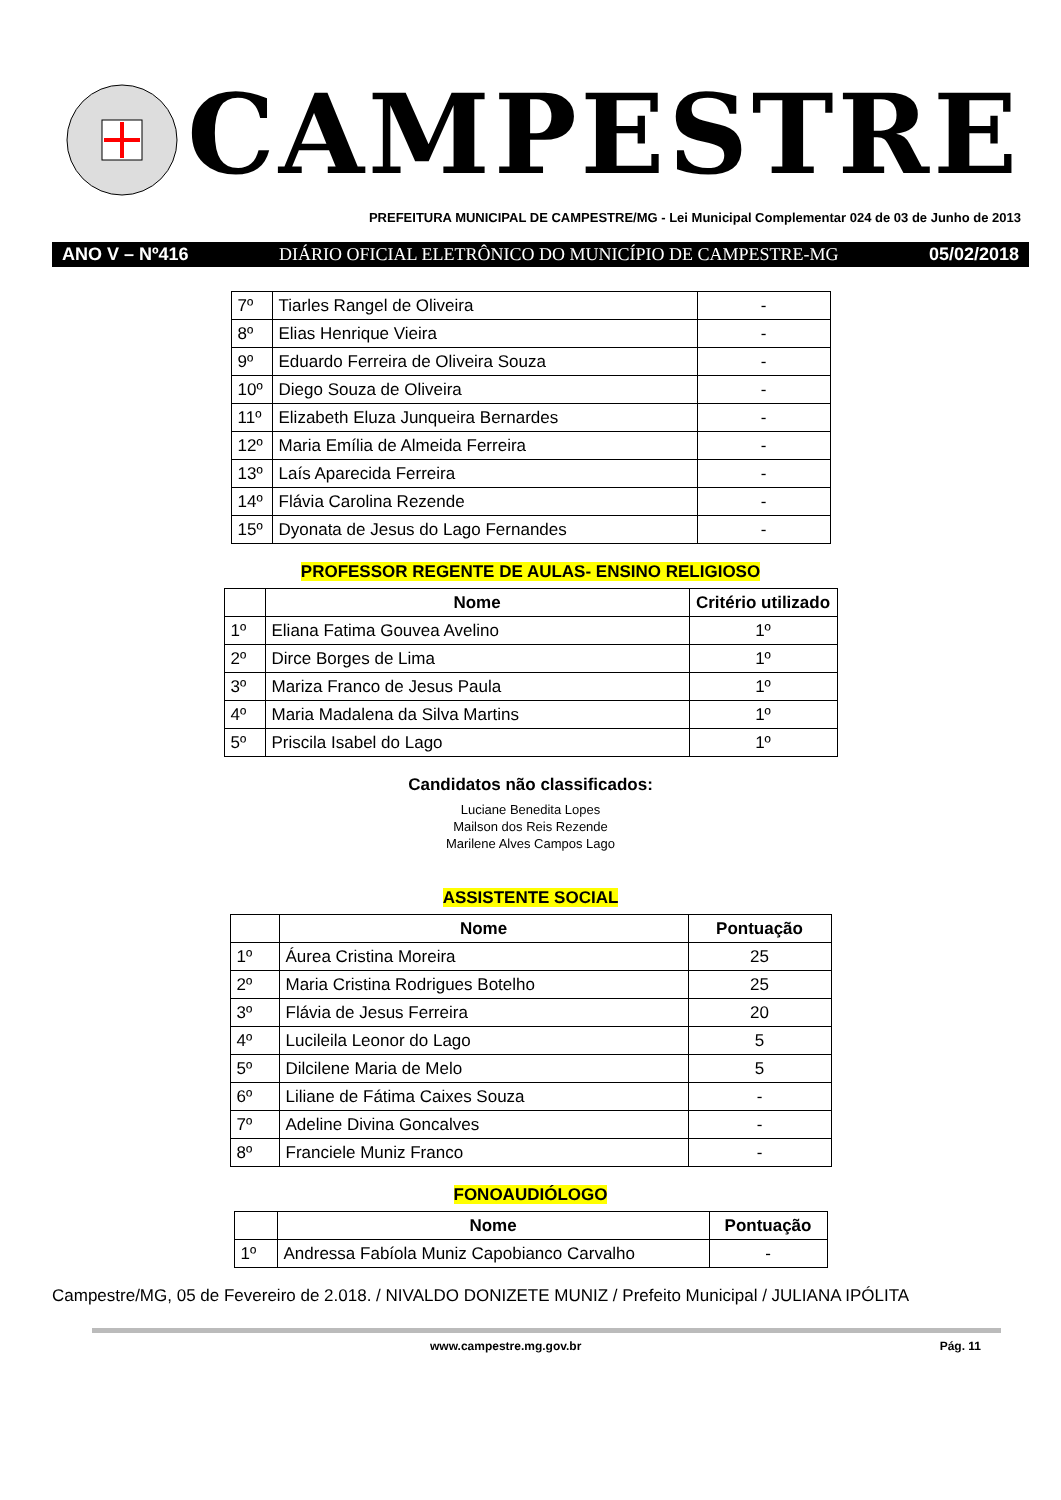CAMPESTRE
PREFEITURA MUNICIPAL DE CAMPESTRE/MG - Lei Municipal Complementar 024 de 03 de Junho de 2013
ANO V – Nº416 DIÁRIO OFICIAL ELETRÔNICO DO MUNICÍPIO DE CAMPESTRE-MG 05/02/2018
| 7º | Tiarles Rangel de Oliveira | - |
| 8º | Elias Henrique Vieira | - |
| 9º | Eduardo Ferreira de Oliveira Souza | - |
| 10º | Diego Souza de Oliveira | - |
| 11º | Elizabeth Eluza Junqueira Bernardes | - |
| 12º | Maria Emília de Almeida Ferreira | - |
| 13º | Laís Aparecida Ferreira | - |
| 14º | Flávia Carolina Rezende | - |
| 15º | Dyonata de Jesus do Lago Fernandes | - |
PROFESSOR REGENTE DE AULAS- ENSINO RELIGIOSO
| | Nome | Critério utilizado |
| --- | --- | --- |
| 1º | Eliana Fatima Gouvea Avelino | 1º |
| 2º | Dirce Borges de Lima | 1º |
| 3º | Mariza Franco de Jesus Paula | 1º |
| 4º | Maria Madalena da Silva Martins | 1º |
| 5º | Priscila Isabel do Lago | 1º |
Candidatos não classificados:
Luciane Benedita Lopes
Mailson dos Reis Rezende
Marilene Alves Campos Lago
ASSISTENTE SOCIAL
| | Nome | Pontuação |
| --- | --- | --- |
| 1º | Áurea Cristina Moreira | 25 |
| 2º | Maria Cristina Rodrigues Botelho | 25 |
| 3º | Flávia de Jesus Ferreira | 20 |
| 4º | Lucileila Leonor do Lago | 5 |
| 5º | Dilcilene Maria de Melo | 5 |
| 6º | Liliane de Fátima Caixes Souza | - |
| 7º | Adeline Divina Goncalves | - |
| 8º | Franciele Muniz Franco | - |
FONOAUDIÓLOGO
| | Nome | Pontuação |
| --- | --- | --- |
| 1º | Andressa Fabíola Muniz Capobianco Carvalho | - |
Campestre/MG, 05 de Fevereiro de 2.018. / NIVALDO DONIZETE MUNIZ / Prefeito Municipal / JULIANA IPÓLITA
www.campestre.mg.gov.br Pág. 11